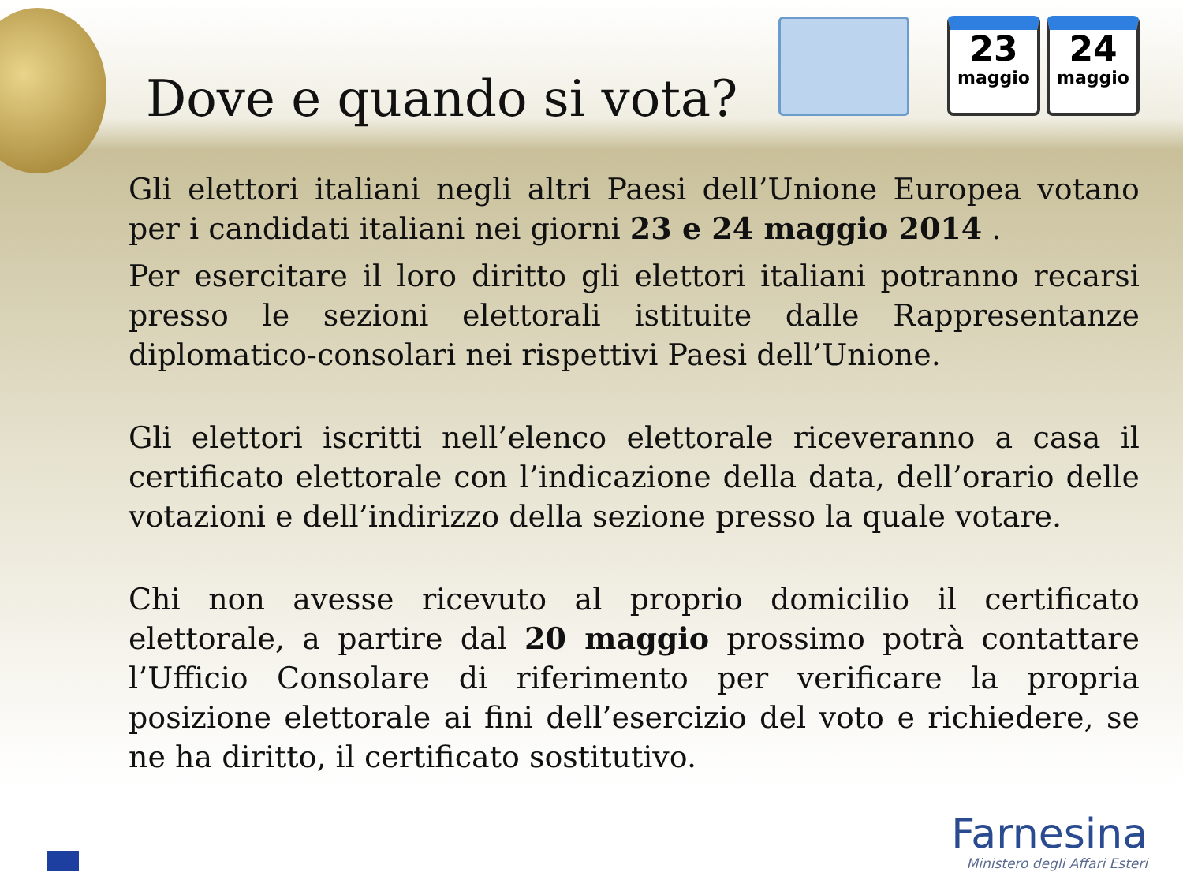Dove e quando si vota?
23
maggio
24
maggio
Gli elettori italiani negli altri Paesi dell’Unione Europea votano per i candidati italiani nei giorni 23 e 24 maggio 2014 .
Per esercitare il loro diritto gli elettori italiani potranno recarsi presso le sezioni elettorali istituite dalle Rappresentanze diplomatico-consolari nei rispettivi Paesi dell’Unione.
Gli elettori iscritti nell’elenco elettorale riceveranno a casa il certificato elettorale con l’indicazione della data, dell’orario delle votazioni e dell’indirizzo della sezione presso la quale votare.
Chi non avesse ricevuto al proprio domicilio il certificato elettorale, a partire dal 20 maggio prossimo potrà contattare l’Ufficio Consolare di riferimento per verificare la propria posizione elettorale ai fini dell’esercizio del voto e richiedere, se ne ha diritto, il certificato sostitutivo.
Farnesina
Ministero degli Affari Esteri